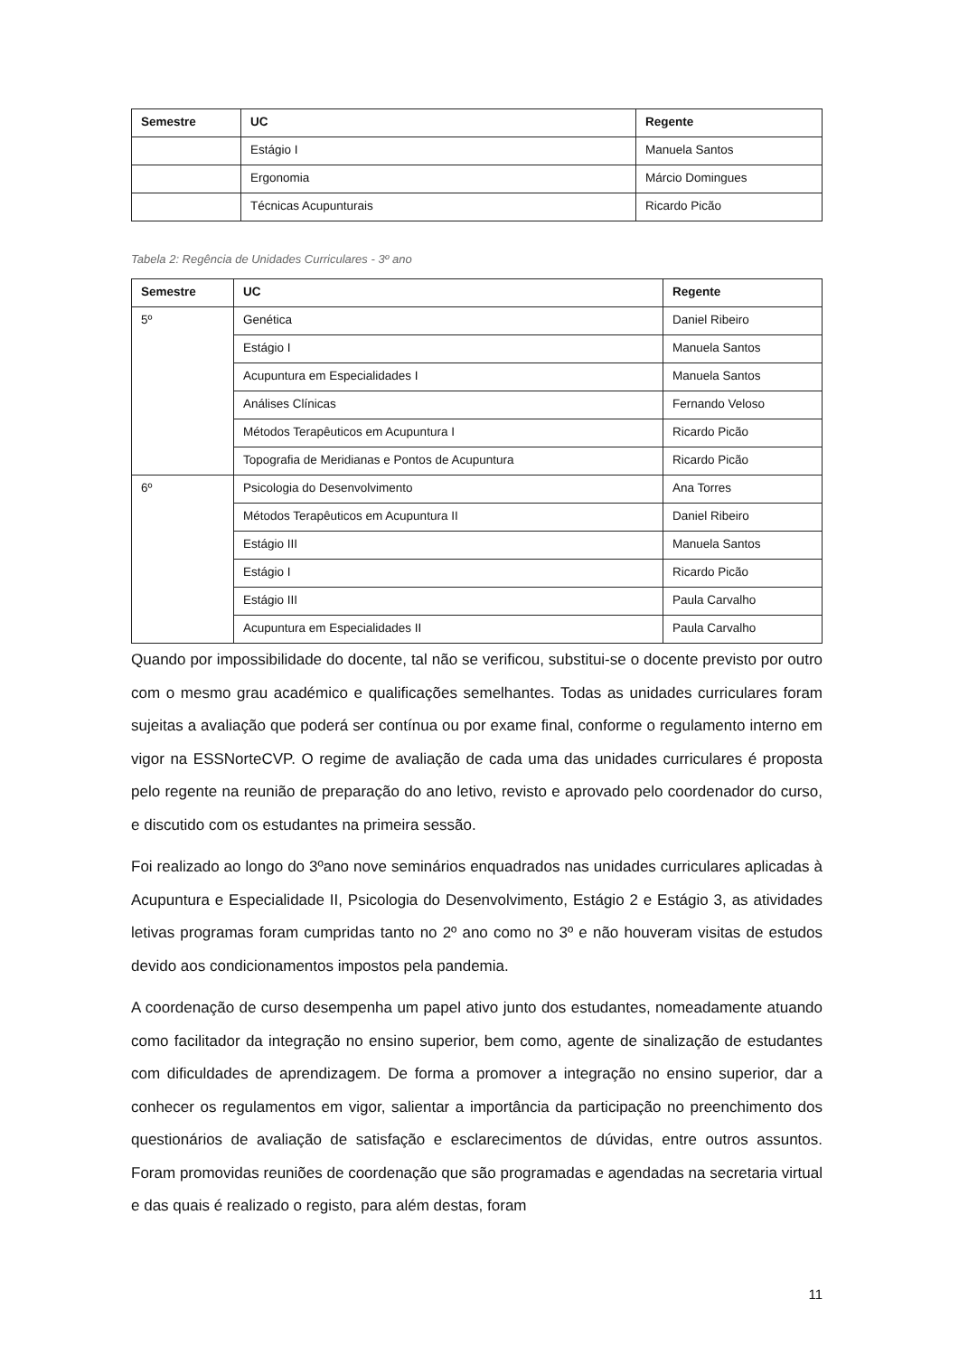| Semestre | UC | Regente |
| --- | --- | --- |
| | Estágio I | Manuela Santos |
| | Ergonomia | Márcio Domingues |
| | Técnicas Acupunturais | Ricardo Picão |
Tabela 2: Regência de Unidades Curriculares - 3º ano
| Semestre | UC | Regente |
| --- | --- | --- |
| 5º | Genética | Daniel Ribeiro |
| | Estágio I | Manuela Santos |
| | Acupuntura em Especialidades I | Manuela Santos |
| | Análises Clínicas | Fernando Veloso |
| | Métodos Terapêuticos em Acupuntura I | Ricardo Picão |
| | Topografia de Meridianas e Pontos de Acupuntura | Ricardo Picão |
| 6º | Psicologia do Desenvolvimento | Ana Torres |
| | Métodos Terapêuticos em Acupuntura II | Daniel Ribeiro |
| | Estágio III | Manuela Santos |
| | Estágio I | Ricardo Picão |
| | Estágio III | Paula Carvalho |
| | Acupuntura em Especialidades II | Paula Carvalho |
Quando por impossibilidade do docente, tal não se verificou, substitui-se o docente previsto por outro com o mesmo grau académico e qualificações semelhantes. Todas as unidades curriculares foram sujeitas a avaliação que poderá ser contínua ou por exame final, conforme o regulamento interno em vigor na ESSNorteCVP. O regime de avaliação de cada uma das unidades curriculares é proposta pelo regente na reunião de preparação do ano letivo, revisto e aprovado pelo coordenador do curso, e discutido com os estudantes na primeira sessão.
Foi realizado ao longo do 3ºano nove seminários enquadrados nas unidades curriculares aplicadas à Acupuntura e Especialidade II, Psicologia do Desenvolvimento, Estágio 2 e Estágio 3, as atividades letivas programas foram cumpridas tanto no 2º ano como no 3º e não houveram visitas de estudos devido aos condicionamentos impostos pela pandemia.
A coordenação de curso desempenha um papel ativo junto dos estudantes, nomeadamente atuando como facilitador da integração no ensino superior, bem como, agente de sinalização de estudantes com dificuldades de aprendizagem. De forma a promover a integração no ensino superior, dar a conhecer os regulamentos em vigor, salientar a importância da participação no preenchimento dos questionários de avaliação de satisfação e esclarecimentos de dúvidas, entre outros assuntos. Foram promovidas reuniões de coordenação que são programadas e agendadas na secretaria virtual e das quais é realizado o registo, para além destas, foram
11